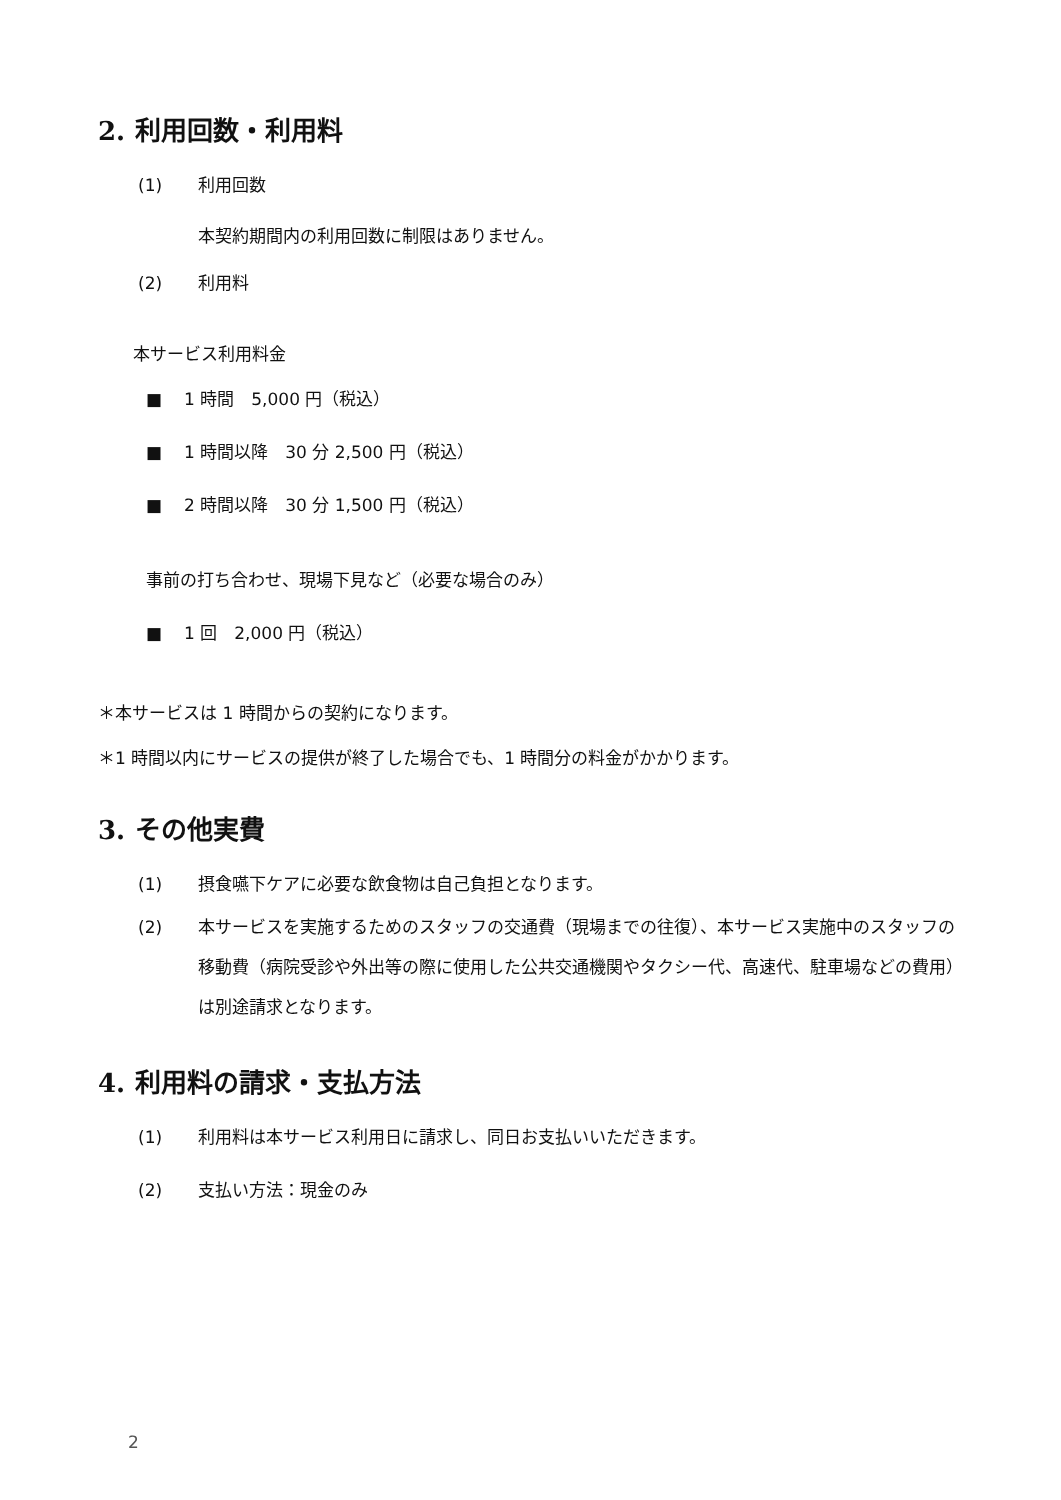2. 利用回数・利用料
(1) 利用回数
本契約期間内の利用回数に制限はありません。
(2) 利用料
本サービス利用料金
■ 1 時間　5,000 円（税込）
■ 1 時間以降　30 分 2,500 円（税込）
■ 2 時間以降　30 分 1,500 円（税込）
事前の打ち合わせ、現場下見など（必要な場合のみ）
■ 1 回　2,000 円（税込）
＊本サービスは 1 時間からの契約になります。
＊1 時間以内にサービスの提供が終了した場合でも、1 時間分の料金がかかります。
3. その他実費
(1) 摂食嚥下ケアに必要な飲食物は自己負担となります。
(2) 本サービスを実施するためのスタッフの交通費（現場までの往復）、本サービス実施中のスタッフの移動費（病院受診や外出等の際に使用した公共交通機関やタクシー代、高速代、駐車場などの費用）は別途請求となります。
4. 利用料の請求・支払方法
(1) 利用料は本サービス利用日に請求し、同日お支払いいただきます。
(2) 支払い方法：現金のみ
2